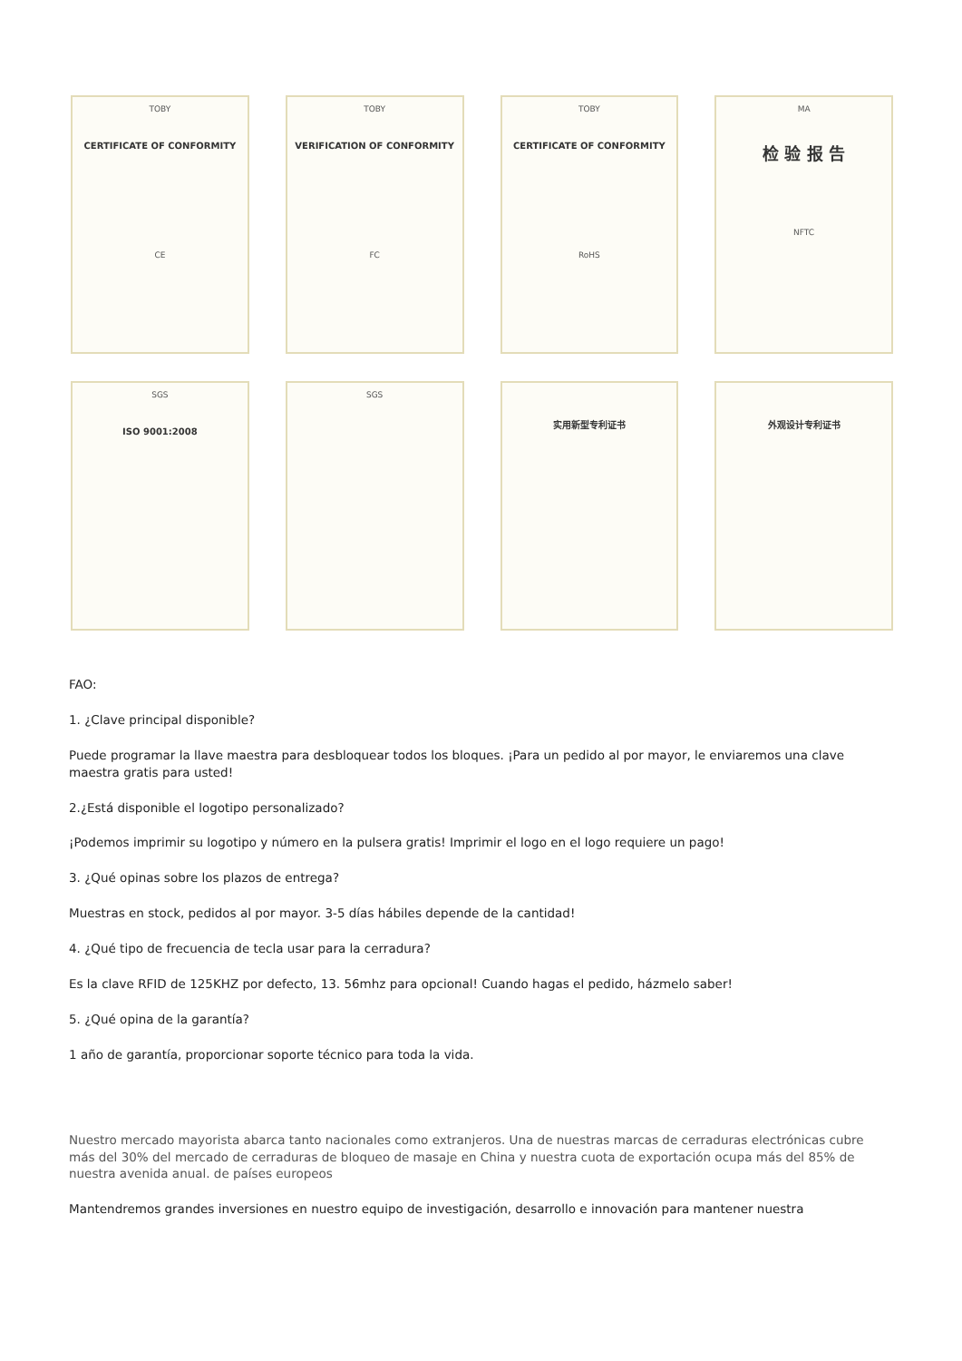TOBY
CERTIFICATE OF CONFORMITY
CE
TOBY
VERIFICATION OF CONFORMITY
FC
TOBY
CERTIFICATE OF CONFORMITY
RoHS
MA
检 验 报 告
NFTC
SGS
ISO 9001:2008
SGS
实用新型专利证书
外观设计专利证书
FAO:
1. ¿Clave principal disponible?
Puede programar la llave maestra para desbloquear todos los bloques. ¡Para un pedido al por mayor, le enviaremos una clave maestra gratis para usted!
2.¿Está disponible el logotipo personalizado?
¡Podemos imprimir su logotipo y número en la pulsera gratis! Imprimir el logo en el logo requiere un pago!
3. ¿Qué opinas sobre los plazos de entrega?
Muestras en stock, pedidos al por mayor. 3-5 días hábiles depende de la cantidad!
4. ¿Qué tipo de frecuencia de tecla usar para la cerradura?
Es la clave RFID de 125KHZ por defecto, 13. 56mhz para opcional! Cuando hagas el pedido, házmelo saber!
5. ¿Qué opina de la garantía?
1 año de garantía, proporcionar soporte técnico para toda la vida.
Nuestro mercado mayorista abarca tanto nacionales como extranjeros. Una de nuestras marcas de cerraduras electrónicas cubre más del 30% del mercado de cerraduras de bloqueo de masaje en China y nuestra cuota de exportación ocupa más del 85% de nuestra avenida anual. de países europeos
Mantendremos grandes inversiones en nuestro equipo de investigación, desarrollo e innovación para mantener nuestra